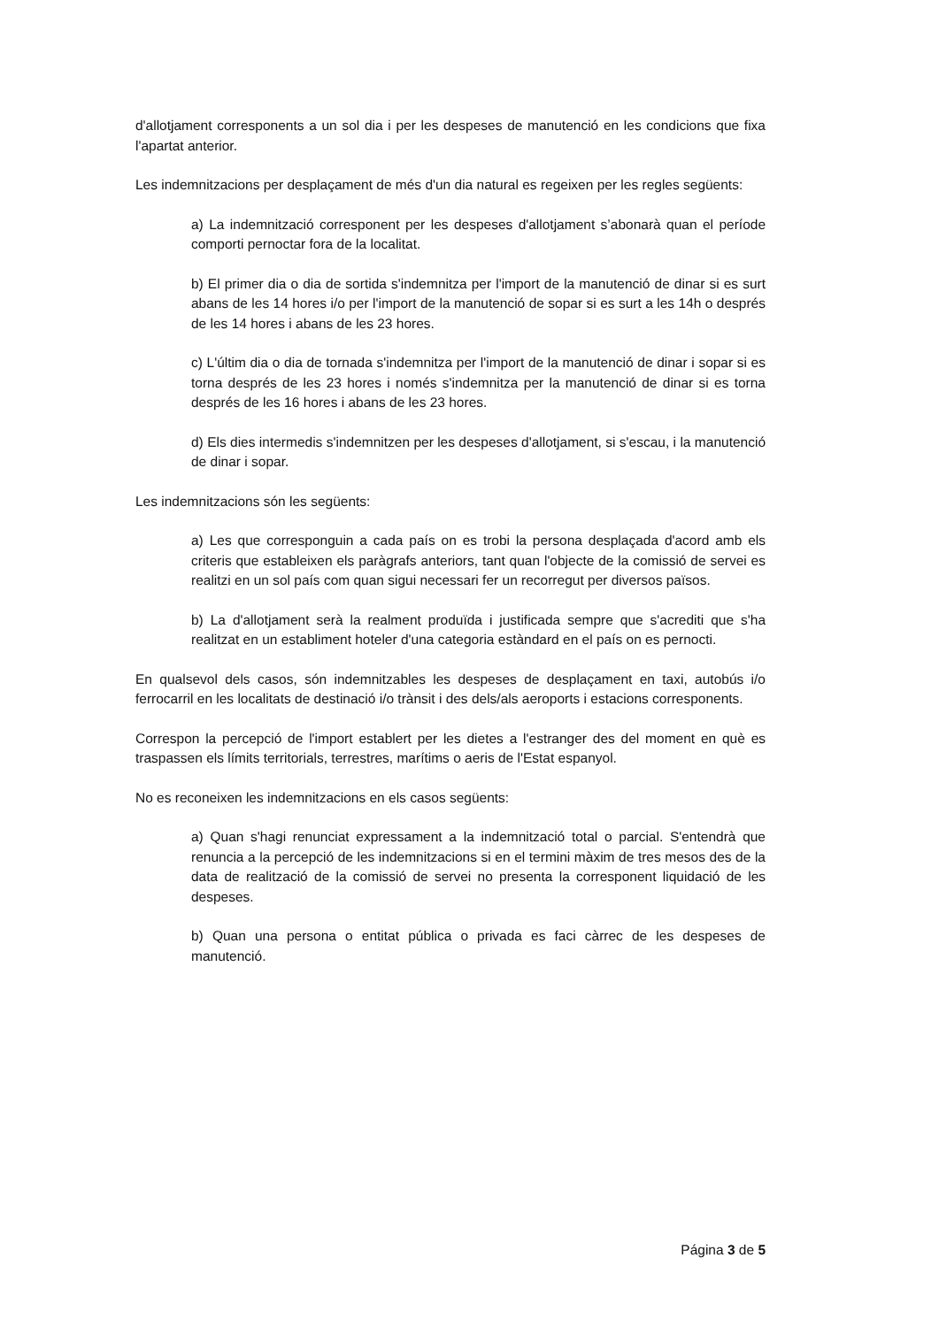d'allotjament corresponents a un sol dia i per les despeses de manutenció en les condicions que fixa l'apartat anterior.
Les indemnitzacions per desplaçament de més d'un dia natural es regeixen per les regles següents:
a) La indemnització corresponent per les despeses d'allotjament s’abonarà quan el període comporti pernoctar fora de la localitat.
b) El primer dia o dia de sortida s'indemnitza per l'import de la manutenció de dinar si es surt abans de les 14 hores i/o per l'import de la manutenció de sopar si es surt a les 14h o després de les 14 hores i abans de les 23 hores.
c) L'últim dia o dia de tornada s'indemnitza per l'import de la manutenció de dinar i sopar si es torna després de les 23 hores i només s'indemnitza per la manutenció de dinar si es torna després de les 16 hores i abans de les 23 hores.
d) Els dies intermedis s'indemnitzen per les despeses d'allotjament, si s'escau, i la manutenció de dinar i sopar.
Les indemnitzacions són les següents:
a) Les que corresponguin a cada país on es trobi la persona desplaçada d'acord amb els criteris que estableixen els paràgrafs anteriors, tant quan l'objecte de la comissió de servei es realitzi en un sol país com quan sigui necessari fer un recorregut per diversos països.
b) La d'allotjament serà la realment produïda i justificada sempre que s'acrediti que s'ha realitzat en un establiment hoteler d'una categoria estàndard en el país on es pernocti.
En qualsevol dels casos, són indemnitzables les despeses de desplaçament en taxi, autobús i/o ferrocarril en les localitats de destinació i/o trànsit i des dels/als aeroports i estacions corresponents.
Correspon la percepció de l'import establert per les dietes a l'estranger des del moment en què es traspassen els límits territorials, terrestres, marítims o aeris de l'Estat espanyol.
No es reconeixen les indemnitzacions en els casos següents:
a) Quan s'hagi renunciat expressament a la indemnització total o parcial. S'entendrà que renuncia a la percepció de les indemnitzacions si en el termini màxim de tres mesos des de la data de realització de la comissió de servei no presenta la corresponent liquidació de les despeses.
b) Quan una persona o entitat pública o privada es faci càrrec de les despeses de manutenció.
Página 3 de 5